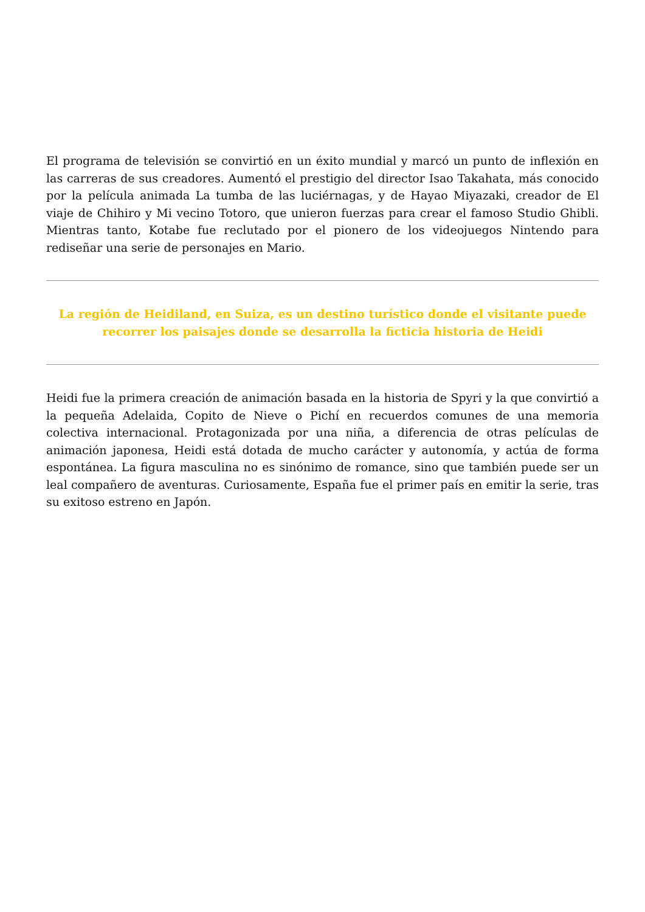El programa de televisión se convirtió en un éxito mundial y marcó un punto de inflexión en las carreras de sus creadores. Aumentó el prestigio del director Isao Takahata, más conocido por la película animada La tumba de las luciérnagas, y de Hayao Miyazaki, creador de El viaje de Chihiro y Mi vecino Totoro, que unieron fuerzas para crear el famoso Studio Ghibli. Mientras tanto, Kotabe fue reclutado por el pionero de los videojuegos Nintendo para rediseñar una serie de personajes en Mario.
La región de Heidiland, en Suiza, es un destino turístico donde el visitante puede recorrer los paisajes donde se desarrolla la ficticia historia de Heidi
Heidi fue la primera creación de animación basada en la historia de Spyri y la que convirtió a la pequeña Adelaida, Copito de Nieve o Pichí en recuerdos comunes de una memoria colectiva internacional. Protagonizada por una niña, a diferencia de otras películas de animación japonesa, Heidi está dotada de mucho carácter y autonomía, y actúa de forma espontánea. La figura masculina no es sinónimo de romance, sino que también puede ser un leal compañero de aventuras. Curiosamente, España fue el primer país en emitir la serie, tras su exitoso estreno en Japón.